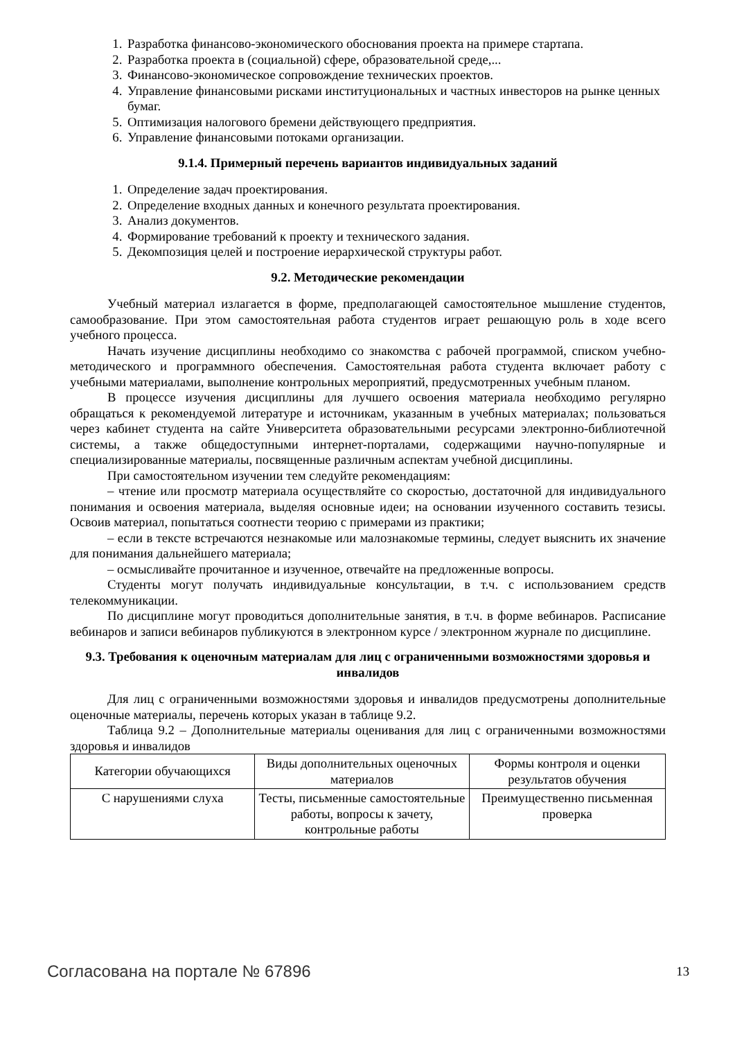1. Разработка финансово-экономического обоснования проекта на примере стартапа.
2. Разработка проекта в (социальной) сфере, образовательной среде,...
3. Финансово-экономическое сопровождение технических проектов.
4. Управление финансовыми рисками институциональных и частных инвесторов на рынке ценных бумаг.
5. Оптимизация налогового бремени действующего предприятия.
6. Управление финансовыми потоками организации.
9.1.4. Примерный перечень вариантов индивидуальных заданий
1. Определение задач проектирования.
2. Определение входных данных и конечного результата проектирования.
3. Анализ документов.
4. Формирование требований к проекту и технического задания.
5. Декомпозиция целей и построение иерархической структуры работ.
9.2. Методические рекомендации
Учебный материал излагается в форме, предполагающей самостоятельное мышление студентов, самообразование. При этом самостоятельная работа студентов играет решающую роль в ходе всего учебного процесса.
Начать изучение дисциплины необходимо со знакомства с рабочей программой, списком учебно-методического и программного обеспечения. Самостоятельная работа студента включает работу с учебными материалами, выполнение контрольных мероприятий, предусмотренных учебным планом.
В процессе изучения дисциплины для лучшего освоения материала необходимо регулярно обращаться к рекомендуемой литературе и источникам, указанным в учебных материалах; пользоваться через кабинет студента на сайте Университета образовательными ресурсами электронно-библиотечной системы, а также общедоступными интернет-порталами, содержащими научно-популярные и специализированные материалы, посвященные различным аспектам учебной дисциплины.
При самостоятельном изучении тем следуйте рекомендациям:
– чтение или просмотр материала осуществляйте со скоростью, достаточной для индивидуального понимания и освоения материала, выделяя основные идеи; на основании изученного составить тезисы. Освоив материал, попытаться соотнести теорию с примерами из практики;
– если в тексте встречаются незнакомые или малознакомые термины, следует выяснить их значение для понимания дальнейшего материала;
– осмысливайте прочитанное и изученное, отвечайте на предложенные вопросы.
Студенты могут получать индивидуальные консультации, в т.ч. с использованием средств телекоммуникации.
По дисциплине могут проводиться дополнительные занятия, в т.ч. в форме вебинаров. Расписание вебинаров и записи вебинаров публикуются в электронном курсе / электронном журнале по дисциплине.
9.3. Требования к оценочным материалам для лиц с ограниченными возможностями здоровья и инвалидов
Для лиц с ограниченными возможностями здоровья и инвалидов предусмотрены дополнительные оценочные материалы, перечень которых указан в таблице 9.2.
Таблица 9.2 – Дополнительные материалы оценивания для лиц с ограниченными возможностями здоровья и инвалидов
| Категории обучающихся | Виды дополнительных оценочных материалов | Формы контроля и оценки результатов обучения |
| --- | --- | --- |
| С нарушениями слуха | Тесты, письменные самостоятельные работы, вопросы к зачету, контрольные работы | Преимущественно письменная проверка |
Согласована на портале № 67896 13